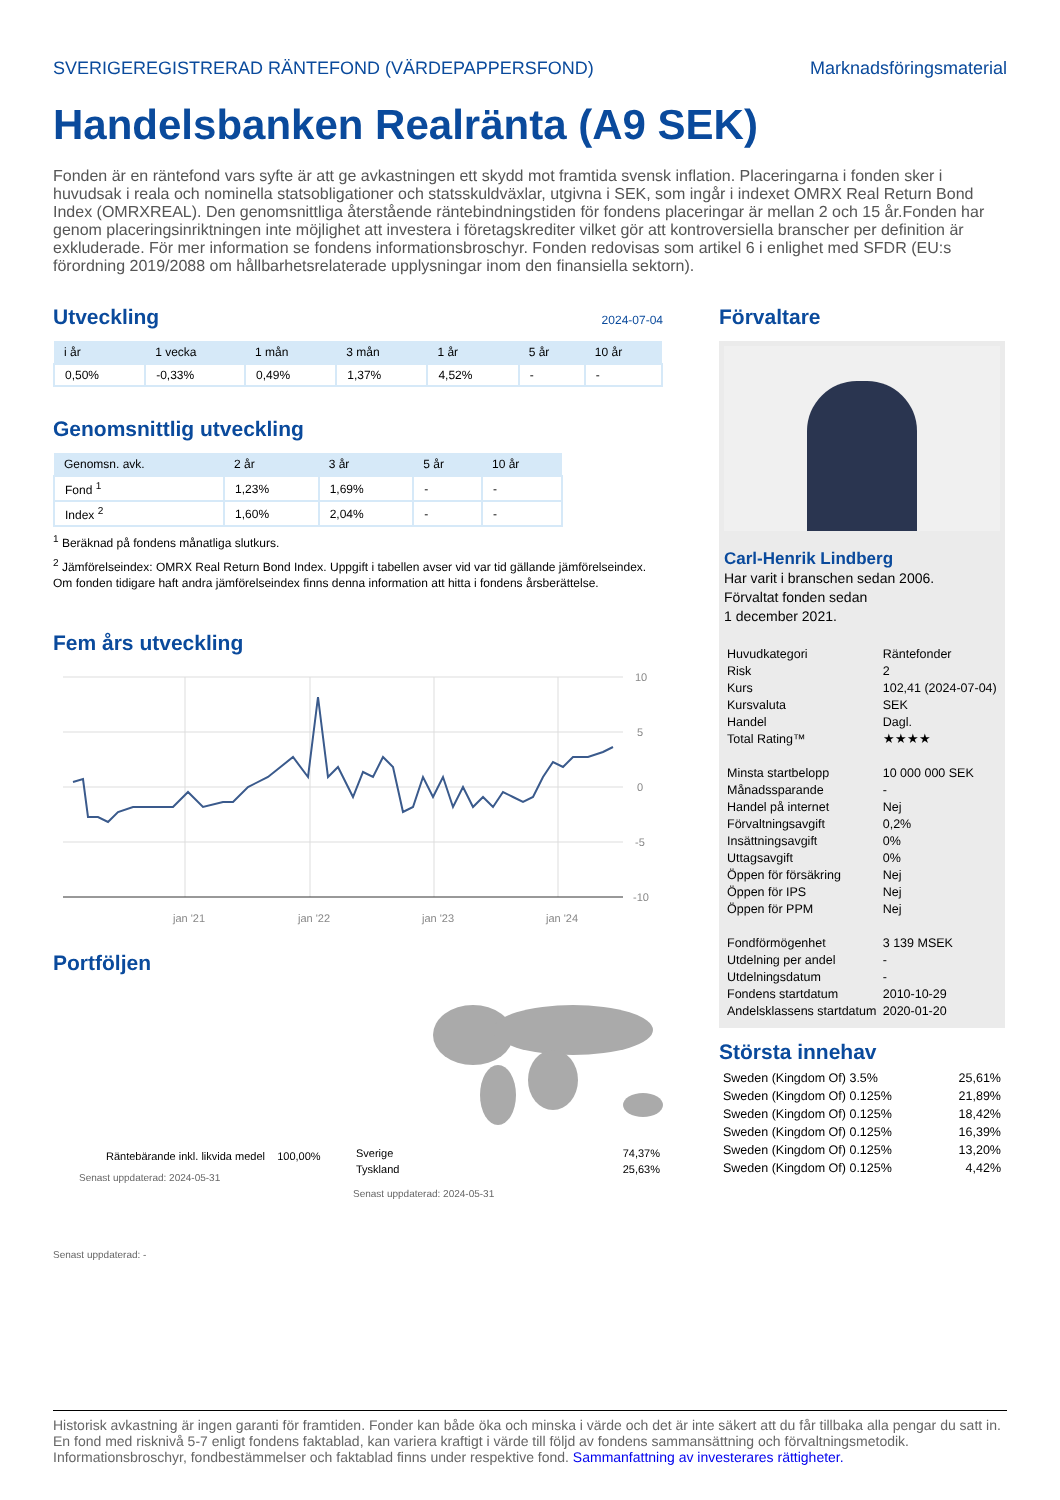SVERIGEREGISTRERAD RÄNTEFOND (VÄRDEPAPPERSFOND) Marknadsföringsmaterial
Handelsbanken Realränta (A9 SEK)
Fonden är en räntefond vars syfte är att ge avkastningen ett skydd mot framtida svensk inflation. Placeringarna i fonden sker i huvudsak i reala och nominella statsobligationer och statsskuldväxlar, utgivna i SEK, som ingår i indexet OMRX Real Return Bond Index (OMRXREAL). Den genomsnittliga återstående räntebindningstiden för fondens placeringar är mellan 2 och 15 år.Fonden har genom placeringsinriktningen inte möjlighet att investera i företagskrediter vilket gör att kontroversiella branscher per definition är exkluderade. För mer information se fondens informationsbroschyr. Fonden redovisas som artikel 6 i enlighet med SFDR (EU:s förordning 2019/2088 om hållbarhetsrelaterade upplysningar inom den finansiella sektorn).
Utveckling
2024-07-04
| i år | 1 vecka | 1 mån | 3 mån | 1 år | 5 år | 10 år |
| --- | --- | --- | --- | --- | --- | --- |
| 0,50% | -0,33% | 0,49% | 1,37% | 4,52% | - | - |
Genomsnittlig utveckling
| Genomsn. avk. | 2 år | 3 år | 5 år | 10 år |
| --- | --- | --- | --- | --- |
| Fond <sup>1</sup> | 1,23% | 1,69% | - | - |
| Index <sup>2</sup> | 1,60% | 2,04% | - | - |
<sup>1</sup> Beräknad på fondens månatliga slutkurs.
<sup>2</sup> Jämförelseindex: OMRX Real Return Bond Index. Uppgift i tabellen avser vid var tid gällande jämförelseindex. Om fonden tidigare haft andra jämförelseindex finns denna information att hitta i fondens årsberättelse.
Fem års utveckling
10
5
0
-5
-10
jan '21
jan '22
jan '23
jan '24
Portföljen
Räntebärande inkl. likvida medel 100,00%
Senast uppdaterad: 2024-05-31
| Sverige | 74,37% |
| Tyskland | 25,63% |
Senast uppdaterad: 2024-05-31
Senast uppdaterad: -
Förvaltare
Carl-Henrik Lindberg
Har varit i branschen sedan 2006.
Förvaltat fonden sedan
1 december 2021.
| Huvudkategori | Räntefonder |
| Risk | 2 |
| Kurs | 102,41 (2024-07-04) |
| Kursvaluta | SEK |
| Handel | Dagl. |
| Total Rating™ | ★★★★ |
| Minsta startbelopp | 10 000 000 SEK |
| Månadssparande | - |
| Handel på internet | Nej |
| Förvaltningsavgift | 0,2% |
| Insättningsavgift | 0% |
| Uttagsavgift | 0% |
| Öppen för försäkring | Nej |
| Öppen för IPS | Nej |
| Öppen för PPM | Nej |
| Fondförmögenhet | 3 139 MSEK |
| Utdelning per andel | - |
| Utdelningsdatum | - |
| Fondens startdatum | 2010-10-29 |
| Andelsklassens startdatum | 2020-01-20 |
Största innehav
| Sweden (Kingdom Of) 3.5% | 25,61% |
| Sweden (Kingdom Of) 0.125% | 21,89% |
| Sweden (Kingdom Of) 0.125% | 18,42% |
| Sweden (Kingdom Of) 0.125% | 16,39% |
| Sweden (Kingdom Of) 0.125% | 13,20% |
| Sweden (Kingdom Of) 0.125% | 4,42% |
Historisk avkastning är ingen garanti för framtiden. Fonder kan både öka och minska i värde och det är inte säkert att du får tillbaka alla pengar du satt in. En fond med risknivå 5-7 enligt fondens faktablad, kan variera kraftigt i värde till följd av fondens sammansättning och förvaltningsmetodik. Informationsbroschyr, fondbestämmelser och faktablad finns under respektive fond. Sammanfattning av investerares rättigheter.